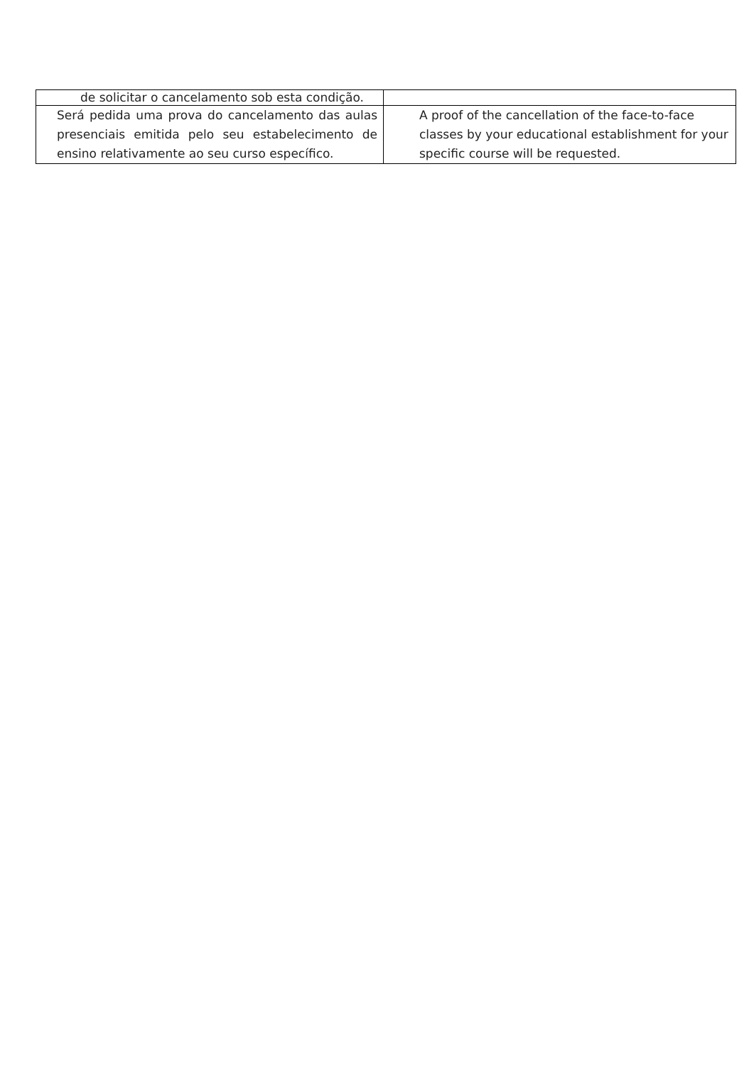| de solicitar o cancelamento sob esta condição. | |
| Será pedida uma prova do cancelamento das aulas presenciais emitida pelo seu estabelecimento de ensino relativamente ao seu curso específico. | A proof of the cancellation of the face-to-face classes by your educational establishment for your specific course will be requested. |